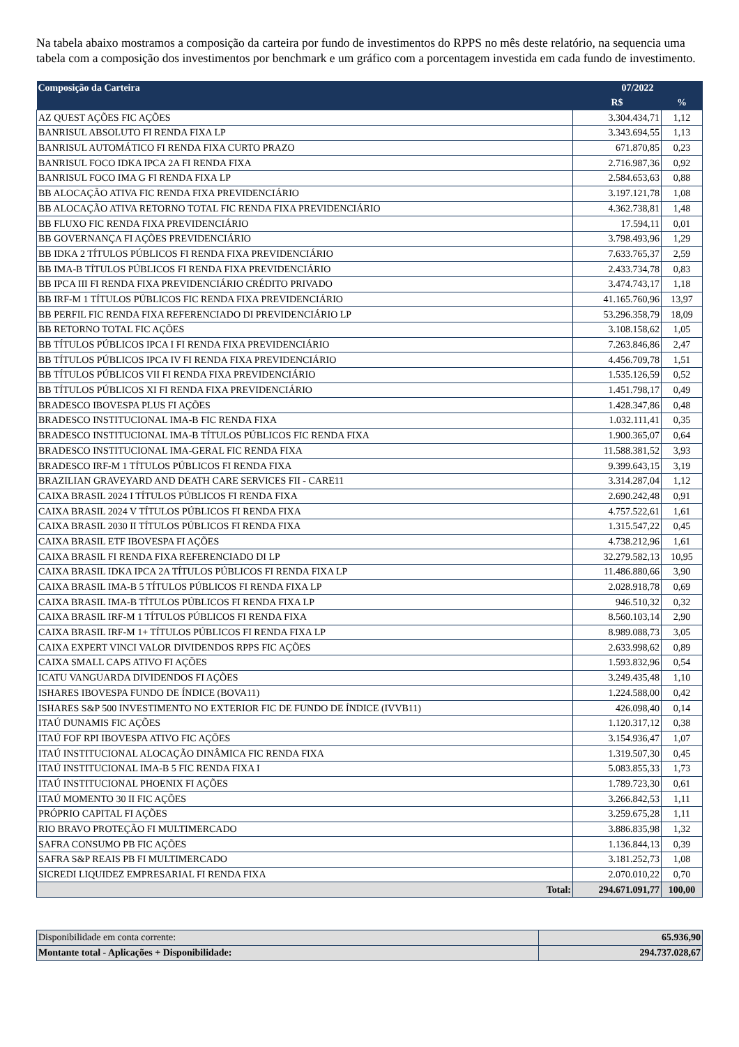Na tabela abaixo mostramos a composição da carteira por fundo de investimentos do RPPS no mês deste relatório, na sequencia uma tabela com a composição dos investimentos por benchmark e um gráfico com a porcentagem investida em cada fundo de investimento.
| Composição da Carteira | 07/2022 | |
| --- | --- | --- |
| | R$ | % |
| AZ QUEST AÇÕES FIC AÇÕES | 3.304.434,71 | 1,12 |
| BANRISUL ABSOLUTO FI RENDA FIXA LP | 3.343.694,55 | 1,13 |
| BANRISUL AUTOMÁTICO FI RENDA FIXA CURTO PRAZO | 671.870,85 | 0,23 |
| BANRISUL FOCO IDKA IPCA 2A FI RENDA FIXA | 2.716.987,36 | 0,92 |
| BANRISUL FOCO IMA G FI RENDA FIXA LP | 2.584.653,63 | 0,88 |
| BB ALOCAÇÃO ATIVA FIC RENDA FIXA PREVIDENCIÁRIO | 3.197.121,78 | 1,08 |
| BB ALOCAÇÃO ATIVA RETORNO TOTAL FIC RENDA FIXA PREVIDENCIÁRIO | 4.362.738,81 | 1,48 |
| BB FLUXO FIC RENDA FIXA PREVIDENCIÁRIO | 17.594,11 | 0,01 |
| BB GOVERNANÇA FI AÇÕES PREVIDENCIÁRIO | 3.798.493,96 | 1,29 |
| BB IDKA 2 TÍTULOS PÚBLICOS FI RENDA FIXA PREVIDENCIÁRIO | 7.633.765,37 | 2,59 |
| BB IMA-B TÍTULOS PÚBLICOS FI RENDA FIXA PREVIDENCIÁRIO | 2.433.734,78 | 0,83 |
| BB IPCA III FI RENDA FIXA PREVIDENCIÁRIO CRÉDITO PRIVADO | 3.474.743,17 | 1,18 |
| BB IRF-M 1 TÍTULOS PÚBLICOS FIC RENDA FIXA PREVIDENCIÁRIO | 41.165.760,96 | 13,97 |
| BB PERFIL FIC RENDA FIXA REFERENCIADO DI PREVIDENCIÁRIO LP | 53.296.358,79 | 18,09 |
| BB RETORNO TOTAL FIC AÇÕES | 3.108.158,62 | 1,05 |
| BB TÍTULOS PÚBLICOS IPCA I FI RENDA FIXA PREVIDENCIÁRIO | 7.263.846,86 | 2,47 |
| BB TÍTULOS PÚBLICOS IPCA IV FI RENDA FIXA PREVIDENCIÁRIO | 4.456.709,78 | 1,51 |
| BB TÍTULOS PÚBLICOS VII FI RENDA FIXA PREVIDENCIÁRIO | 1.535.126,59 | 0,52 |
| BB TÍTULOS PÚBLICOS XI FI RENDA FIXA PREVIDENCIÁRIO | 1.451.798,17 | 0,49 |
| BRADESCO IBOVESPA PLUS FI AÇÕES | 1.428.347,86 | 0,48 |
| BRADESCO INSTITUCIONAL IMA-B FIC RENDA FIXA | 1.032.111,41 | 0,35 |
| BRADESCO INSTITUCIONAL IMA-B TÍTULOS PÚBLICOS FIC RENDA FIXA | 1.900.365,07 | 0,64 |
| BRADESCO INSTITUCIONAL IMA-GERAL FIC RENDA FIXA | 11.588.381,52 | 3,93 |
| BRADESCO IRF-M 1 TÍTULOS PÚBLICOS FI RENDA FIXA | 9.399.643,15 | 3,19 |
| BRAZILIAN GRAVEYARD AND DEATH CARE SERVICES FII - CARE11 | 3.314.287,04 | 1,12 |
| CAIXA BRASIL 2024 I TÍTULOS PÚBLICOS FI RENDA FIXA | 2.690.242,48 | 0,91 |
| CAIXA BRASIL 2024 V TÍTULOS PÚBLICOS FI RENDA FIXA | 4.757.522,61 | 1,61 |
| CAIXA BRASIL 2030 II TÍTULOS PÚBLICOS FI RENDA FIXA | 1.315.547,22 | 0,45 |
| CAIXA BRASIL ETF IBOVESPA FI AÇÕES | 4.738.212,96 | 1,61 |
| CAIXA BRASIL FI RENDA FIXA REFERENCIADO DI LP | 32.279.582,13 | 10,95 |
| CAIXA BRASIL IDKA IPCA 2A TÍTULOS PÚBLICOS FI RENDA FIXA LP | 11.486.880,66 | 3,90 |
| CAIXA BRASIL IMA-B 5 TÍTULOS PÚBLICOS FI RENDA FIXA LP | 2.028.918,78 | 0,69 |
| CAIXA BRASIL IMA-B TÍTULOS PÚBLICOS FI RENDA FIXA LP | 946.510,32 | 0,32 |
| CAIXA BRASIL IRF-M 1 TÍTULOS PÚBLICOS FI RENDA FIXA | 8.560.103,14 | 2,90 |
| CAIXA BRASIL IRF-M 1+ TÍTULOS PÚBLICOS FI RENDA FIXA LP | 8.989.088,73 | 3,05 |
| CAIXA EXPERT VINCI VALOR DIVIDENDOS RPPS FIC AÇÕES | 2.633.998,62 | 0,89 |
| CAIXA SMALL CAPS ATIVO FI AÇÕES | 1.593.832,96 | 0,54 |
| ICATU VANGUARDA DIVIDENDOS FI AÇÕES | 3.249.435,48 | 1,10 |
| ISHARES IBOVESPA FUNDO DE ÍNDICE (BOVA11) | 1.224.588,00 | 0,42 |
| ISHARES S&P 500 INVESTIMENTO NO EXTERIOR FIC DE FUNDO DE ÍNDICE (IVVB11) | 426.098,40 | 0,14 |
| ITAÚ DUNAMIS FIC AÇÕES | 1.120.317,12 | 0,38 |
| ITAÚ FOF RPI IBOVESPA ATIVO FIC AÇÕES | 3.154.936,47 | 1,07 |
| ITAÚ INSTITUCIONAL ALOCAÇÃO DINÂMICA FIC RENDA FIXA | 1.319.507,30 | 0,45 |
| ITAÚ INSTITUCIONAL IMA-B 5 FIC RENDA FIXA I | 5.083.855,33 | 1,73 |
| ITAÚ INSTITUCIONAL PHOENIX FI AÇÕES | 1.789.723,30 | 0,61 |
| ITAÚ MOMENTO 30 II FIC AÇÕES | 3.266.842,53 | 1,11 |
| PRÓPRIO CAPITAL FI AÇÕES | 3.259.675,28 | 1,11 |
| RIO BRAVO PROTEÇÃO FI MULTIMERCADO | 3.886.835,98 | 1,32 |
| SAFRA CONSUMO PB FIC AÇÕES | 1.136.844,13 | 0,39 |
| SAFRA S&P REAIS PB FI MULTIMERCADO | 3.181.252,73 | 1,08 |
| SICREDI LIQUIDEZ EMPRESARIAL FI RENDA FIXA | 2.070.010,22 | 0,70 |
| Total: | 294.671.091,77 | 100,00 |
| Disponibilidade em conta corrente: | 65.936,90 |
| Montante total - Aplicações + Disponibilidade: | 294.737.028,67 |